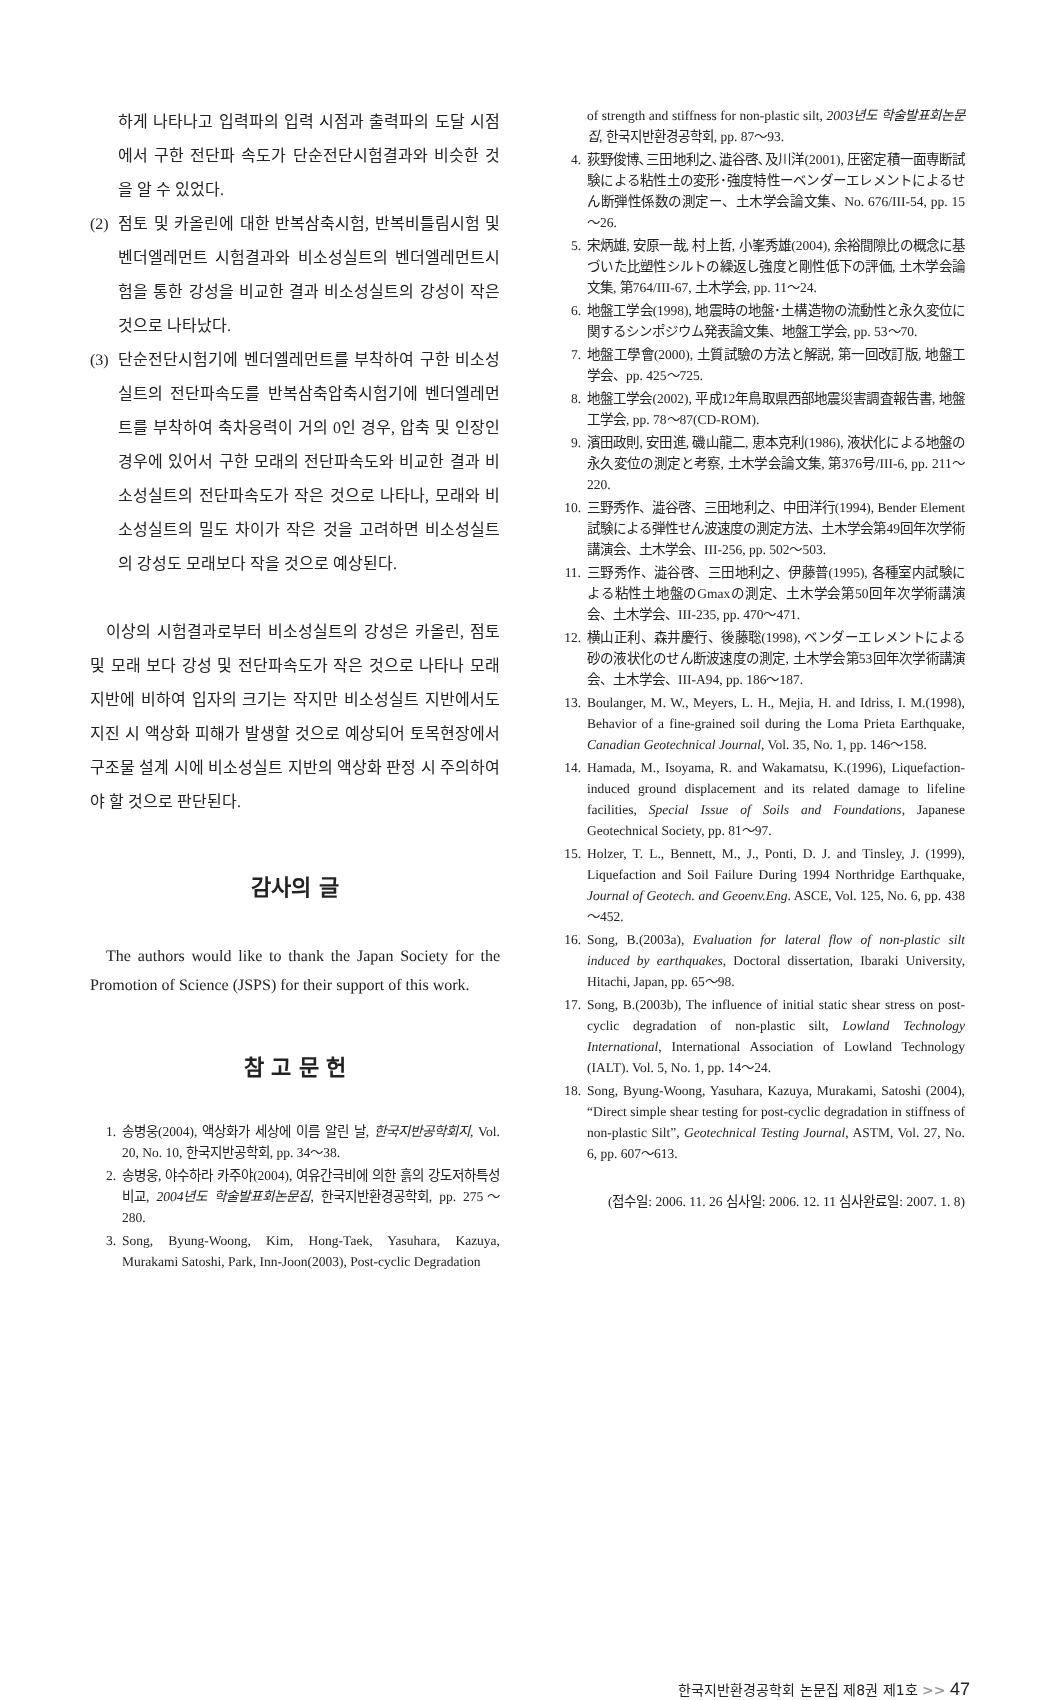하게 나타나고 입력파의 입력 시점과 출력파의 도달 시점에서 구한 전단파 속도가 단순전단시험결과와 비슷한 것을 알 수 있었다.
(2) 점토 및 카올린에 대한 반복삼축시험, 반복비틀림시험 및 벤더엘레먼트 시험결과와 비소성실트의 벤더엘레먼트시험을 통한 강성을 비교한 결과 비소성실트의 강성이 작은 것으로 나타났다.
(3) 단순전단시험기에 벤더엘레먼트를 부착하여 구한 비소성실트의 전단파속도를 반복삼축압축시험기에 벤더엘레먼트를 부착하여 축차응력이 거의 0인 경우, 압축 및 인장인 경우에 있어서 구한 모래의 전단파속도와 비교한 결과 비소성실트의 전단파속도가 작은 것으로 나타나, 모래와 비소성실트의 밀도 차이가 작은 것을 고려하면 비소성실트의 강성도 모래보다 작을 것으로 예상된다.
이상의 시험결과로부터 비소성실트의 강성은 카올린, 점토 및 모래 보다 강성 및 전단파속도가 작은 것으로 나타나 모래 지반에 비하여 입자의 크기는 작지만 비소성실트 지반에서도 지진 시 액상화 피해가 발생할 것으로 예상되어 토목현장에서 구조물 설계 시에 비소성실트 지반의 액상화 판정 시 주의하여야 할 것으로 판단된다.
감사의 글
The authors would like to thank the Japan Society for the Promotion of Science (JSPS) for their support of this work.
참 고 문 헌
1. 송병웅(2004), 액상화가 세상에 이름 알린 날, 한국지반공학회지, Vol. 20, No. 10, 한국지반공학회, pp. 34～38.
2. 송병웅, 야수하라 카주야(2004), 여유간극비에 의한 흙의 강도저하특성 비교, 2004년도 학술발표회논문집, 한국지반환경공학회, pp. 275～280.
3. Song, Byung-Woong, Kim, Hong-Taek, Yasuhara, Kazuya, Murakami Satoshi, Park, Inn-Joon(2003), Post-cyclic Degradation
of strength and stiffness for non-plastic silt, 2003년도 학술발표회논문집, 한국지반환경공학회, pp. 87～93.
4. 荻野俊博､三田地利之､澁谷啓､及川洋(2001), 圧密定積一面専断試験による粘性土の変形･強度特性ーベンダーエレメントによるせん断弾性係数の測定ー、土木学会論文集、No. 676/III-54, pp. 15～26.
5. 宋炳雄, 安原一哉, 村上哲, 小峯秀雄(2004), 余裕間隙比の概念に基づいた比塑性シルトの繰返し強度と剛性低下の評価, 土木学会論文集, 第764/III-67, 土木学会, pp. 11～24.
6. 地盤工学会(1998), 地震時の地盤･土構造物の流動性と永久変位に関するシンポジウム発表論文集、地盤工学会, pp. 53～70.
7. 地盤工學會(2000), 土質試驗の方法と解説, 第一回改訂版, 地盤工学会、pp. 425～725.
8. 地盤工学会(2002), 平成12年鳥取県西部地震災害調査報告書, 地盤工学会, pp. 78～87(CD-ROM).
9. 濱田政則, 安田進, 磯山龍二, 恵本克利(1986), 液状化による地盤の永久変位の測定と考察, 土木学会論文集, 第376号/III-6, pp. 211～220.
10. 三野秀作、澁谷啓、三田地利之、中田洋行(1994), Bender Element試験による弾性せん波速度の測定方法、土木学会第49回年次学術講演会、土木学会、III-256, pp. 502～503.
11. 三野秀作、澁谷啓、三田地利之、伊藤普(1995), 各種室内試験による粘性土地盤のGmaxの測定、土木学会第50回年次学術講演会、土木学会、III-235, pp. 470～471.
12. 横山正利、森井慶行、後藤聡(1998), ベンダーエレメントによる砂の液状化のせん断波速度の測定, 土木学会第53回年次学術講演会、土木学会、III-A94, pp. 186～187.
13. Boulanger, M. W., Meyers, L. H., Mejia, H. and Idriss, I. M.(1998), Behavior of a fine-grained soil during the Loma Prieta Earthquake, Canadian Geotechnical Journal, Vol. 35, No. 1, pp. 146～158.
14. Hamada, M., Isoyama, R. and Wakamatsu, K.(1996), Liquefaction-induced ground displacement and its related damage to lifeline facilities, Special Issue of Soils and Foundations, Japanese Geotechnical Society, pp. 81～97.
15. Holzer, T. L., Bennett, M., J., Ponti, D. J. and Tinsley, J. (1999), Liquefaction and Soil Failure During 1994 Northridge Earthquake, Journal of Geotech. and Geoenv.Eng. ASCE, Vol. 125, No. 6, pp. 438～452.
16. Song, B.(2003a), Evaluation for lateral flow of non-plastic silt induced by earthquakes, Doctoral dissertation, Ibaraki University, Hitachi, Japan, pp. 65～98.
17. Song, B.(2003b), The influence of initial static shear stress on post-cyclic degradation of non-plastic silt, Lowland Technology International, International Association of Lowland Technology (IALT). Vol. 5, No. 1, pp. 14～24.
18. Song, Byung-Woong, Yasuhara, Kazuya, Murakami, Satoshi (2004), “Direct simple shear testing for post-cyclic degradation in stiffness of non-plastic Silt”, Geotechnical Testing Journal, ASTM, Vol. 27, No. 6, pp. 607～613.
(접수일: 2006. 11. 26 심사일: 2006. 12. 11 심사완료일: 2007. 1. 8)
한국지반환경공학회 논문집 제8권 제1호 >> 47